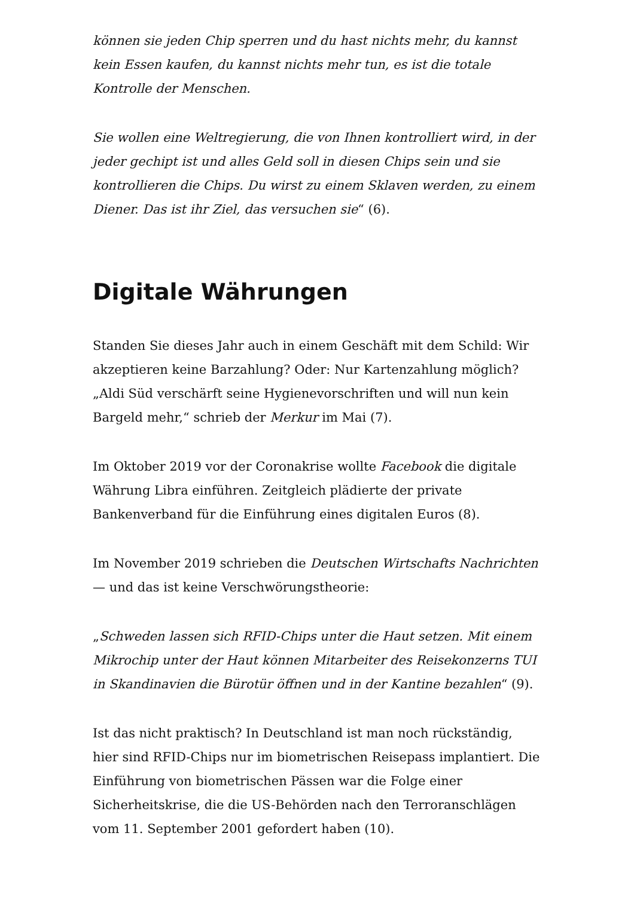können sie jeden Chip sperren und du hast nichts mehr, du kannst kein Essen kaufen, du kannst nichts mehr tun, es ist die totale Kontrolle der Menschen.
Sie wollen eine Weltregierung, die von Ihnen kontrolliert wird, in der jeder gechipt ist und alles Geld soll in diesen Chips sein und sie kontrollieren die Chips. Du wirst zu einem Sklaven werden, zu einem Diener. Das ist ihr Ziel, das versuchen sie“ (6).
Digitale Währungen
Standen Sie dieses Jahr auch in einem Geschäft mit dem Schild: Wir akzeptieren keine Barzahlung? Oder: Nur Kartenzahlung möglich? „Aldi Süd verschärft seine Hygienevorschriften und will nun kein Bargeld mehr,“ schrieb der Merkur im Mai (7).
Im Oktober 2019 vor der Coronakrise wollte Facebook die digitale Währung Libra einführen. Zeitgleich plädierte der private Bankenverband für die Einführung eines digitalen Euros (8).
Im November 2019 schrieben die Deutschen Wirtschafts Nachrichten — und das ist keine Verschwörungstheorie:
„Schweden lassen sich RFID-Chips unter die Haut setzen. Mit einem Mikrochip unter der Haut können Mitarbeiter des Reisekonzerns TUI in Skandinavien die Bürotür öffnen und in der Kantine bezahlen“ (9).
Ist das nicht praktisch? In Deutschland ist man noch rückständig, hier sind RFID-Chips nur im biometrischen Reisepass implantiert. Die Einführung von biometrischen Pässen war die Folge einer Sicherheitskrise, die die US-Behörden nach den Terroranschlägen vom 11. September 2001 gefordert haben (10).